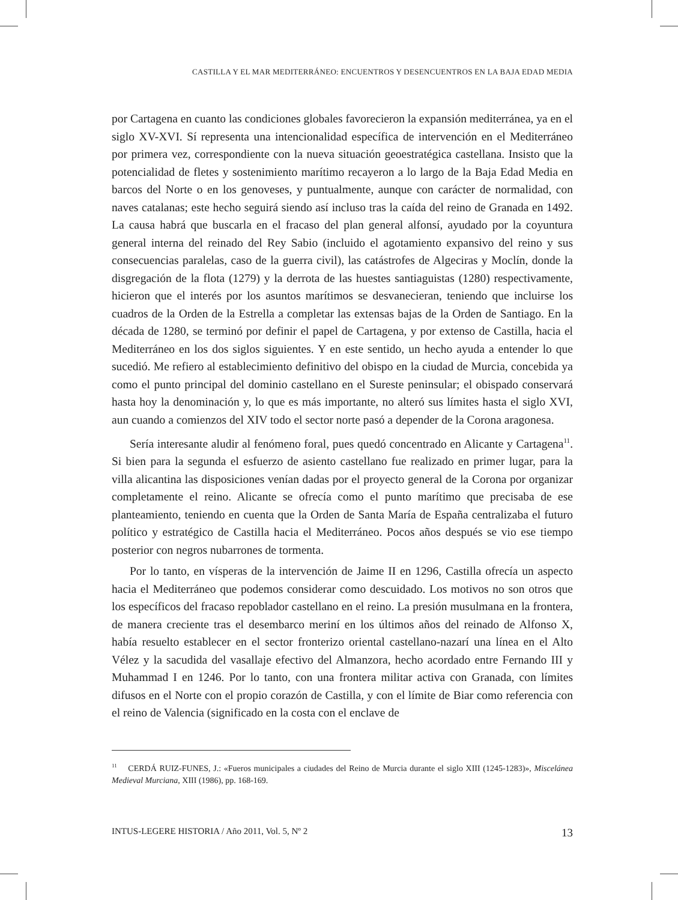CASTILLA Y EL MAR MEDITERRÁNEO: ENCUENTROS Y DESENCUENTROS EN LA BAJA EDAD MEDIA
por Cartagena en cuanto las condiciones globales favorecieron la expansión mediterránea, ya en el siglo XV-XVI. Sí representa una intencionalidad específica de intervención en el Mediterráneo por primera vez, correspondiente con la nueva situación geoestratégica castellana. Insisto que la potencialidad de fletes y sostenimiento marítimo recayeron a lo largo de la Baja Edad Media en barcos del Norte o en los genoveses, y puntualmente, aunque con carácter de normalidad, con naves catalanas; este hecho seguirá siendo así incluso tras la caída del reino de Granada en 1492. La causa habrá que buscarla en el fracaso del plan general alfonsí, ayudado por la coyuntura general interna del reinado del Rey Sabio (incluido el agotamiento expansivo del reino y sus consecuencias paralelas, caso de la guerra civil), las catástrofes de Algeciras y Moclín, donde la disgregación de la flota (1279) y la derrota de las huestes santiaguistas (1280) respectivamente, hicieron que el interés por los asuntos marítimos se desvanecieran, teniendo que incluirse los cuadros de la Orden de la Estrella a completar las extensas bajas de la Orden de Santiago. En la década de 1280, se terminó por definir el papel de Cartagena, y por extenso de Castilla, hacia el Mediterráneo en los dos siglos siguientes. Y en este sentido, un hecho ayuda a entender lo que sucedió. Me refiero al establecimiento definitivo del obispo en la ciudad de Murcia, concebida ya como el punto principal del dominio castellano en el Sureste peninsular; el obispado conservará hasta hoy la denominación y, lo que es más importante, no alteró sus límites hasta el siglo XVI, aun cuando a comienzos del XIV todo el sector norte pasó a depender de la Corona aragonesa.
Sería interesante aludir al fenómeno foral, pues quedó concentrado en Alicante y Cartagena<sup>11</sup>. Si bien para la segunda el esfuerzo de asiento castellano fue realizado en primer lugar, para la villa alicantina las disposiciones venían dadas por el proyecto general de la Corona por organizar completamente el reino. Alicante se ofrecía como el punto marítimo que precisaba de ese planteamiento, teniendo en cuenta que la Orden de Santa María de España centralizaba el futuro político y estratégico de Castilla hacia el Mediterráneo. Pocos años después se vio ese tiempo posterior con negros nubarrones de tormenta.
Por lo tanto, en vísperas de la intervención de Jaime II en 1296, Castilla ofrecía un aspecto hacia el Mediterráneo que podemos considerar como descuidado. Los motivos no son otros que los específicos del fracaso repoblador castellano en el reino. La presión musulmana en la frontera, de manera creciente tras el desembarco meriní en los últimos años del reinado de Alfonso X, había resuelto establecer en el sector fronterizo oriental castellano-nazarí una línea en el Alto Vélez y la sacudida del vasallaje efectivo del Almanzora, hecho acordado entre Fernando III y Muhammad I en 1246. Por lo tanto, con una frontera militar activa con Granada, con límites difusos en el Norte con el propio corazón de Castilla, y con el límite de Biar como referencia con el reino de Valencia (significado en la costa con el enclave de
<sup>11</sup> CERDÁ RUIZ-FUNES, J.: «Fueros municipales a ciudades del Reino de Murcia durante el siglo XIII (1245-1283)», Miscelánea Medieval Murciana, XIII (1986), pp. 168-169.
INTUS-LEGERE HISTORIA / Año 2011, Vol. 5, Nº 2 13